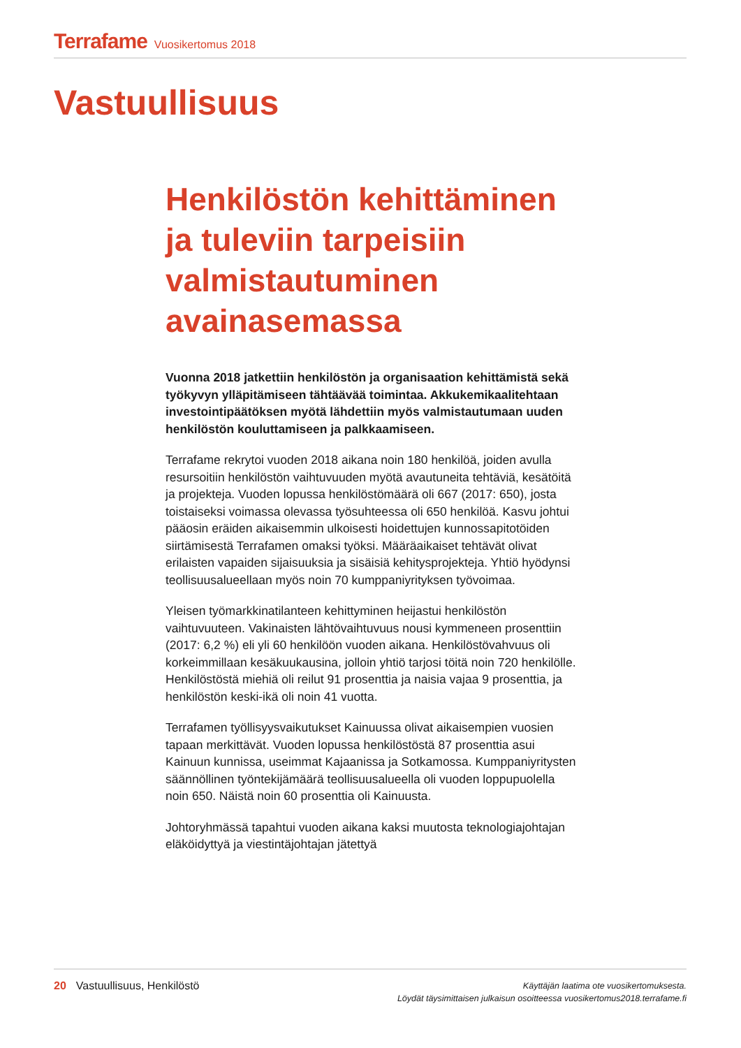Terrafame Vuosikertomus 2018
Vastuullisuus
Henkilöstön kehittäminen ja tuleviin tarpeisiin valmistautuminen avainasemassa
Vuonna 2018 jatkettiin henkilöstön ja organisaation kehittämistä sekä työkyvyn ylläpitämiseen tähtäävää toimintaa. Akkukemikaalitehtaan investointipäätöksen myötä lähdettiin myös valmistautumaan uuden henkilöstön kouluttamiseen ja palkkaamiseen.
Terrafame rekrytoi vuoden 2018 aikana noin 180 henkilöä, joiden avulla resursoitiin henkilöstön vaihtuvuuden myötä avautuneita tehtäviä, kesätöitä ja projekteja. Vuoden lopussa henkilöstömäärä oli 667 (2017: 650), josta toistaiseksi voimassa olevassa työsuhteessa oli 650 henkilöä. Kasvu johtui pääosin eräiden aikaisemmin ulkoisesti hoidettujen kunnossapitotöiden siirtämisestä Terrafamen omaksi työksi. Määräaikaiset tehtävät olivat erilaisten vapaiden sijaisuuksia ja sisäisiä kehitysprojekteja. Yhtiö hyödynsi teollisuusalueellaan myös noin 70 kumppaniyrityksen työvoimaa.
Yleisen työmarkkinatilanteen kehittyminen heijastui henkilöstön vaihtuvuuteen. Vakinaisten lähtövaihtuvuus nousi kymmeneen prosenttiin (2017: 6,2 %) eli yli 60 henkilöön vuoden aikana. Henkilöstövahvuus oli korkeimmillaan kesäkuukausina, jolloin yhtiö tarjosi töitä noin 720 henkilölle. Henkilöstöstä miehiä oli reilut 91 prosenttia ja naisia vajaa 9 prosenttia, ja henkilöstön keski-ikä oli noin 41 vuotta.
Terrafamen työllisyysvaikutukset Kainuussa olivat aikaisempien vuosien tapaan merkittävät. Vuoden lopussa henkilöstöstä 87 prosenttia asui Kainuun kunnissa, useimmat Kajaanissa ja Sotkamossa. Kumppaniyritysten säännöllinen työntekijämäärä teollisuusalueella oli vuoden loppupuolella noin 650. Näistä noin 60 prosenttia oli Kainuusta.
Johtoryhmässä tapahtui vuoden aikana kaksi muutosta teknologiajohtajan eläköidyttyä ja viestintäjohtajan jätettyä
20 Vastuullisuus, Henkilöstö
Käyttäjän laatima ote vuosikertomuksesta.
Löydät täysimittaisen julkaisun osoitteessa vuosikertomus2018.terrafame.fi